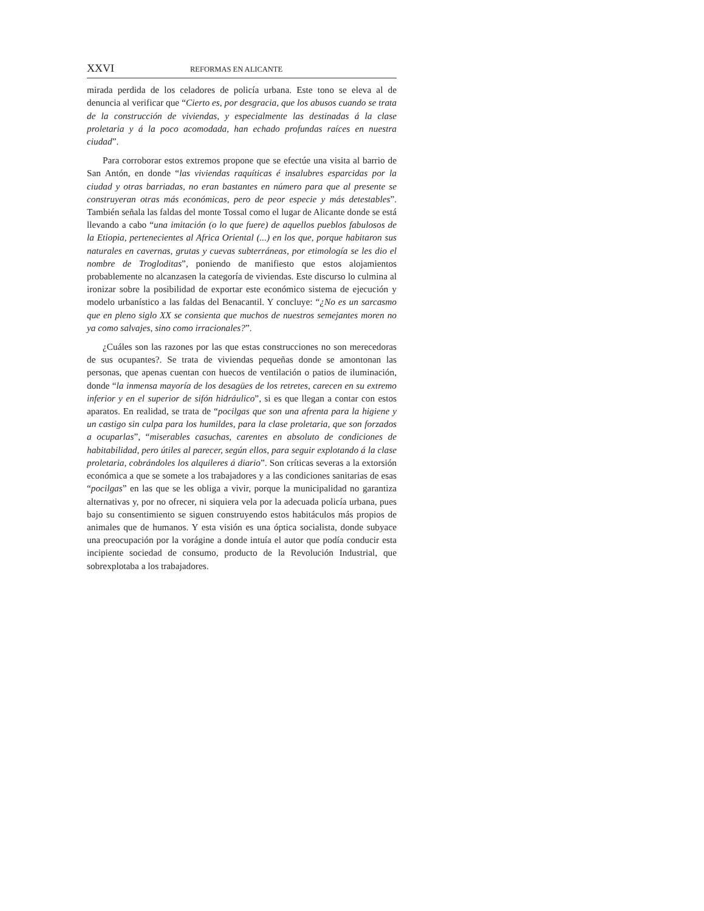XXVI REFORMAS EN ALICANTE
mirada perdida de los celadores de policía urbana. Este tono se eleva al de denuncia al verificar que “Cierto es, por desgracia, que los abusos cuando se trata de la construcción de viviendas, y especialmente las destinadas á la clase proletaria y á la poco acomodada, han echado profundas raíces en nuestra ciudad”.
Para corroborar estos extremos propone que se efectúe una visita al barrio de San Antón, en donde “las viviendas raquíticas é insalubres esparcidas por la ciudad y otras barriadas, no eran bastantes en número para que al presente se construyeran otras más económicas, pero de peor especie y más detestables”. También señala las faldas del monte Tossal como el lugar de Alicante donde se está llevando a cabo “una imitación (o lo que fuere) de aquellos pueblos fabulosos de la Etiopia, pertenecientes al Africa Oriental (...) en los que, porque habitaron sus naturales en cavernas, grutas y cuevas subterráneas, por etimología se les dio el nombre de Trogloditas”, poniendo de manifiesto que estos alojamientos probablemente no alcanzasen la categoría de viviendas. Este discurso lo culmina al ironizar sobre la posibilidad de exportar este económico sistema de ejecución y modelo urbanístico a las faldas del Benacantil. Y concluye: “¿No es un sarcasmo que en pleno siglo XX se consienta que muchos de nuestros semejantes moren no ya como salvajes, sino como irracionales?”.
¿Cuáles son las razones por las que estas construcciones no son merecedoras de sus ocupantes?. Se trata de viviendas pequeñas donde se amontonan las personas, que apenas cuentan con huecos de ventilación o patios de iluminación, donde “la inmensa mayoría de los desagües de los retretes, carecen en su extremo inferior y en el superior de sifón hidráulico”, si es que llegan a contar con estos aparatos. En realidad, se trata de “pocilgas que son una afrenta para la higiene y un castigo sin culpa para los humildes, para la clase proletaria, que son forzados a ocuparlas”, “miserables casuchas, carentes en absoluto de condiciones de habitabilidad, pero útiles al parecer, según ellos, para seguir explotando á la clase proletaria, cobrándoles los alquileres á diario”. Son críticas severas a la extorsión económica a que se somete a los trabajadores y a las condiciones sanitarias de esas “pocilgas” en las que se les obliga a vivir, porque la municipalidad no garantiza alternativas y, por no ofrecer, ni siquiera vela por la adecuada policía urbana, pues bajo su consentimiento se siguen construyendo estos habitáculos más propios de animales que de humanos. Y esta visión es una óptica socialista, donde subyace una preocupación por la vorágine a donde intuía el autor que podía conducir esta incipiente sociedad de consumo, producto de la Revolución Industrial, que sobrexplotaba a los trabajadores.